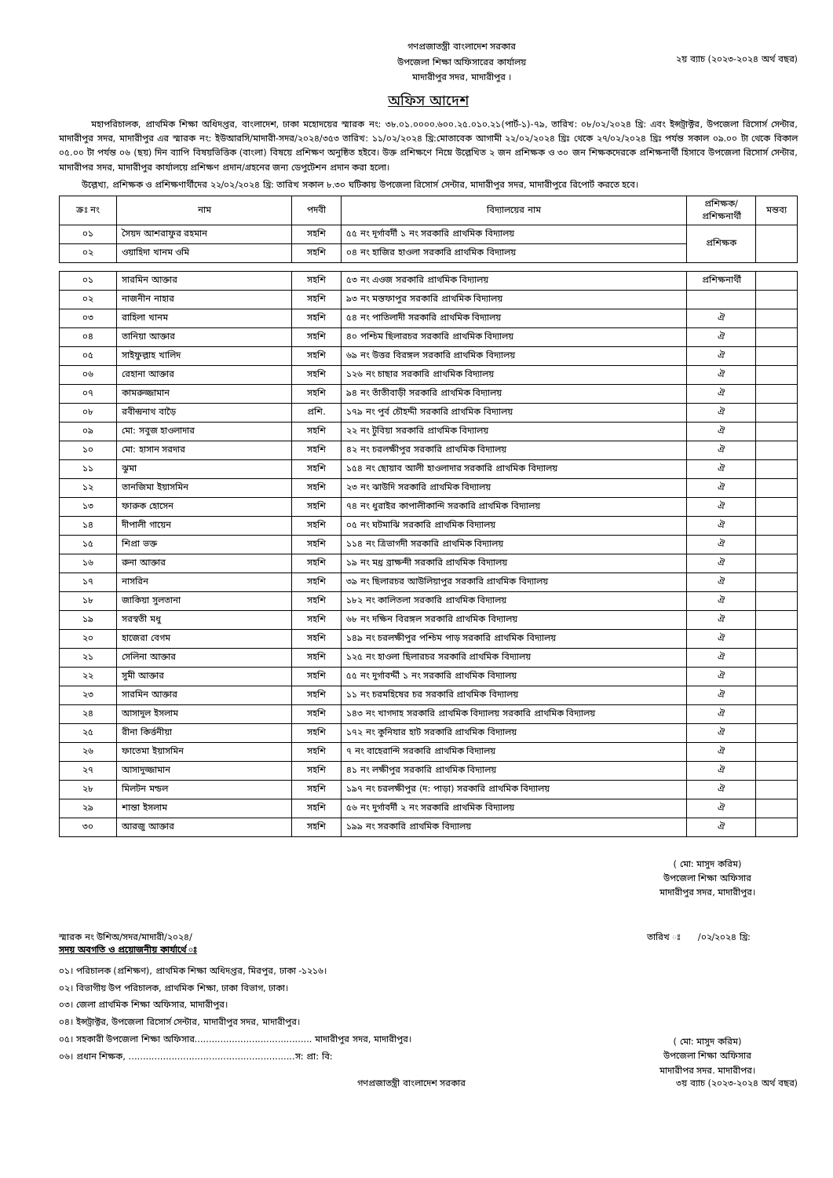গণপ্রজাতন্ত্রী বাংলাদেশ সরকার
উপজেলা শিক্ষা অফিসারের কার্যালয়
মাদারীপুর সদর, মাদারীপুর ।
২য় ব্যাচ (২০২৩-২০২৪ অর্থ বছর)
অফিস আদেশ
মহাপরিচালক, প্রাথমিক শিক্ষা অধিদপ্তর, বাংলাদেশ, ঢাকা মহোদয়ের স্মারক নং: ৩৮.০১.০০০০.৬০০.২৫.০১০.২১(পার্ট-১)-৭৯, তারিখ: ০৮/০২/২০২৪ খ্রি: এবং ইন্সট্রাক্টর, উপজেলা রিসোর্স সেন্টার, মাদারীপুর সদর, মাদারীপুর এর স্মারক নং: ইউআরসি/মাদারী-সদর/২০২৪/৩৫৩ তারিখ: ১১/০২/২০২৪ খ্রি:মোতাবেক আগামী ২২/০২/২০২৪ খ্রিঃ থেকে ২৭/০২/২০২৪ খ্রিঃ পর্যন্ত সকাল ০৯.০০ টা থেকে বিকাল ০৫.০০ টা পর্যন্ত ০৬ (ছয়) দিন ব্যাপি বিষয়ভিত্তিক (বাংলা) বিষয়ে প্রশিক্ষণ অনুষ্ঠিত হইবে। উক্ত প্রশিক্ষণে নিম্নে উল্লেখিত ২ জন প্রশিক্ষক ও ৩০ জন শিক্ষকদেরকে প্রশিক্ষনার্থী হিসাবে উপজেলা রিসোর্স সেন্টার, মাদারীপর সদর, মাদারীপুর কার্যালয়ে প্রশিক্ষণ প্রদান/গ্রহনের জন্য ডেপুটেশন প্রদান করা হলো।
উল্লেখ্য, প্রশিক্ষক ও প্রশিক্ষণার্থীদের ২২/০২/২০২৪ খ্রি: তারিখ সকাল ৮.৩০ ঘটিকায় উপজেলা রিসোর্স সেন্টার, মাদারীপুর সদর, মাদারীপুরে রিপোর্ট করতে হবে।
| ক্রঃ নং | নাম | পদবী | বিদ্যালয়ের নাম | প্রশিক্ষক/ প্রশিক্ষনার্থী | মন্তব্য |
| --- | --- | --- | --- | --- | --- |
| ০১ | সৈয়দ আশরাফুর রহমান | সহশি | ৫৫ নং দূর্গাবর্দী ১ নং সরকারি প্রাথমিক বিদ্যালয় | প্রশিক্ষক | |
| ০২ | ওয়াহিদা খানম ওমি | সহশি | ০৪ নং হাজির হাওলা সরকারি প্রাথমিক বিদ্যালয় | | |
| ০১ | সারমিন আক্তার | সহশি | ৫৩ নং এওজ সরকারি প্রাথমিক বিদ্যালয় | প্রশিক্ষনার্থী | |
| ০২ | নাজনীন নাহার | সহশি | ৯৩ নং মস্তফাপুর সরকারি প্রাথমিক বিদ্যালয় | | |
| ০৩ | রাহিলা খানম | সহশি | ৫৪ নং পাতিলাদী সরকারি প্রাথমিক বিদ্যালয় | ঐ | |
| ০৪ | তানিয়া আক্তার | সহশি | ৪০ পশ্চিম ছিলারচর সরকারি প্রাথমিক বিদ্যালয় | ঐ | |
| ০৫ | সাইফুল্লাহ খালিদ | সহশি | ৬৯ নং উত্তর বিরঙ্গল সরকারি প্রাথমিক বিদ্যালয় | ঐ | |
| ০৬ | রেহানা আক্তার | সহশি | ১২৬ নং চাছার সরকারি প্রাথমিক বিদ্যালয় | ঐ | |
| ০৭ | কামরুজ্জামান | সহশি | ৯৪ নং তাঁতীবাড়ী সরকারি প্রাথমিক বিদ্যালয় | ঐ | |
| ০৮ | রবীন্দ্রনাথ বাড়ৈ | প্রশি. | ১৭৯ নং পুর্ব চৌহদ্দী সরকারি প্রাথমিক বিদ্যালয় | ঐ | |
| ০৯ | মো: সবুজ হাওলাদার | সহশি | ২২ নং টুবিয়া সরকারি প্রাথমিক বিদ্যালয় | ঐ | |
| ১০ | মো: হাসান সরদার | সহশি | ৪২ নং চরলক্ষীপুর সরকারি প্রাথমিক বিদ্যালয় | ঐ | |
| ১১ | ঝুমা | সহশি | ১৫৪ নং ছোয়াব আলী হাওলাদার সরকারি প্রাথমিক বিদ্যালয় | ঐ | |
| ১২ | তানজিমা ইয়াসমিন | সহশি | ২৩ নং ঝাউদি সরকারি প্রাথমিক বিদ্যালয় | ঐ | |
| ১৩ | ফারুক হোসেন | সহশি | ৭৪ নং ধুরাইর কাপালীকান্দি সরকারি প্রাথমিক বিদ্যালয় | ঐ | |
| ১৪ | দীপালী গায়েন | সহশি | ০৫ নং ঘটমাঝি সরকারি প্রাথমিক বিদ্যালয় | ঐ | |
| ১৫ | শিপ্রা ভক্ত | সহশি | ১১৪ নং ত্রিভাগদী সরকারি প্রাথমিক বিদ্যালয় | ঐ | |
| ১৬ | রুনা আক্তার | সহশি | ১৯ নং মধ্র ব্রাক্ষন্দী সরকারি প্রাথমিক বিদ্যালয় | ঐ | |
| ১৭ | নাসরিন | সহশি | ৩৯ নং ছিলারচর আউলিয়াপুর সরকারি প্রাথমিক বিদ্যালয় | ঐ | |
| ১৮ | জাকিয়া সুলতানা | সহশি | ১৮২ নং কালিতলা সরকারি প্রাথমিক বিদ্যালয় | ঐ | |
| ১৯ | সরস্বতী মধু | সহশি | ৬৮ নং দক্ষিন বিরঙ্গল সরকারি প্রাথমিক বিদ্যালয় | ঐ | |
| ২০ | হাজেরা বেগম | সহশি | ১৪৯ নং চরলক্ষীপুর পশ্চিম পাড় সরকারি প্রাথমিক বিদ্যালয় | ঐ | |
| ২১ | সেলিনা আক্তার | সহশি | ১২৫ নং হাওলা ছিলারচর সরকারি প্রাথমিক বিদ্যালয় | ঐ | |
| ২২ | সুমী আক্তার | সহশি | ৫৫ নং দুর্গাবর্দ্দী ১ নং সরকারি প্রাথমিক বিদ্যালয় | ঐ | |
| ২৩ | সারমিন আক্তার | সহশি | ১১ নং চরমহিষের চর সরকারি প্রাথমিক বিদ্যালয় | ঐ | |
| ২৪ | আসাদুল ইসলাম | সহশি | ১৪৩ নং খাগদাহ সরকারি প্রাথমিক বিদ্যালয় সরকারি প্রাথমিক বিদ্যালয় | ঐ | |
| ২৫ | রীনা কির্ত্তনীয়া | সহশি | ১৭২ নং কুনিযার হাট সরকারি প্রাথমিক বিদ্যালয় | ঐ | |
| ২৬ | ফাতেমা ইয়াসমিন | সহশি | ৭ নং বাহেরান্দি সরকারি প্রাথমিক বিদ্যালয় | ঐ | |
| ২৭ | আসাদুজ্জামান | সহশি | ৪১ নং লক্ষীপুর সরকারি প্রাথমিক বিদ্যালয় | ঐ | |
| ২৮ | মিলটন মন্ডল | সহশি | ১৯৭ নং চরলক্ষীপুর (দ: পাড়া) সরকারি প্রাথমিক বিদ্যালয় | ঐ | |
| ২৯ | শান্তা ইসলাম | সহশি | ৫৬ নং দুর্গাবর্দী ২ নং সরকারি প্রাথমিক বিদ্যালয় | ঐ | |
| ৩০ | আরজু আক্তার | সহশি | ১৯৯ নং সরকারি প্রাথমিক বিদ্যালয় | ঐ | |
( মো: মাসুদ করিম)
উপজেলা শিক্ষা অফিসার
মাদারীপুর সদর, মাদারীপুর।
স্মারক নং উশিঅ/সদর/মাদারী/২০২৪/ তারিখ ঃ /০২/২০২৪ খ্রি:
সদয় অবগতি ও প্রয়োজনীয় কার্যার্থে ঃ
০১। পরিচালক (প্রশিক্ষণ), প্রাথমিক শিক্ষা অধিদপ্তর, মিরপুর, ঢাকা -১২১৬।
০২। বিভাগীয় উপ পরিচালক, প্রাথমিক শিক্ষা, ঢাকা বিভাগ, ঢাকা।
০৩। জেলা প্রাথমিক শিক্ষা অফিসার, মাদারীপুর।
০৪। ইন্সট্রাক্টর, উপজেলা রিসোর্স সেন্টার, মাদারীপুর সদর, মাদারীপুর।
০৫। সহকারী উপজেলা শিক্ষা অফিসার......................................... মাদারীপুর সদর, মাদারীপুর।
০৬। প্রধান শিক্ষক, ..........................................................স: প্রা: বি:
( মো: মাসুদ করিম)
উপজেলা শিক্ষা অফিসার
মাদারীপর সদর. মাদারীপর।
গণপ্রজাতন্ত্রী বাংলাদেশ সরকার ৩য় ব্যাচ (২০২৩-২০২৪ অর্থ বছর)